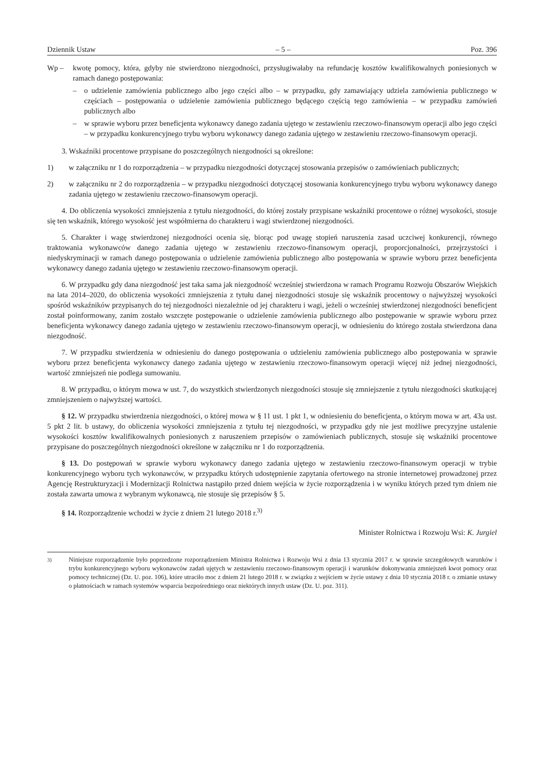Dziennik Ustaw – 5 – Poz. 396
Wp – kwotę pomocy, która, gdyby nie stwierdzono niezgodności, przysługiwałaby na refundację kosztów kwalifikowalnych poniesionych w ramach danego postępowania:
– o udzielenie zamówienia publicznego albo jego części albo – w przypadku, gdy zamawiający udziela zamówienia publicznego w częściach – postępowania o udzielenie zamówienia publicznego będącego częścią tego zamówienia – w przypadku zamówień publicznych albo
– w sprawie wyboru przez beneficjenta wykonawcy danego zadania ujętego w zestawieniu rzeczowo-finansowym operacji albo jego części – w przypadku konkurencyjnego trybu wyboru wykonawcy danego zadania ujętego w zestawieniu rzeczowo-finansowym operacji.
3. Wskaźniki procentowe przypisane do poszczególnych niezgodności są określone:
1) w załączniku nr 1 do rozporządzenia – w przypadku niezgodności dotyczącej stosowania przepisów o zamówieniach publicznych;
2) w załączniku nr 2 do rozporządzenia – w przypadku niezgodności dotyczącej stosowania konkurencyjnego trybu wyboru wykonawcy danego zadania ujętego w zestawieniu rzeczowo-finansowym operacji.
4. Do obliczenia wysokości zmniejszenia z tytułu niezgodności, do której zostały przypisane wskaźniki procentowe o różnej wysokości, stosuje się ten wskaźnik, którego wysokość jest współmierna do charakteru i wagi stwierdzonej niezgodności.
5. Charakter i wagę stwierdzonej niezgodności ocenia się, biorąc pod uwagę stopień naruszenia zasad uczciwej konkurencji, równego traktowania wykonawców danego zadania ujętego w zestawieniu rzeczowo-finansowym operacji, proporcjonalności, przejrzystości i niedyskryminacji w ramach danego postępowania o udzielenie zamówienia publicznego albo postępowania w sprawie wyboru przez beneficjenta wykonawcy danego zadania ujętego w zestawieniu rzeczowo-finansowym operacji.
6. W przypadku gdy dana niezgodność jest taka sama jak niezgodność wcześniej stwierdzona w ramach Programu Rozwoju Obszarów Wiejskich na lata 2014–2020, do obliczenia wysokości zmniejszenia z tytułu danej niezgodności stosuje się wskaźnik procentowy o najwyższej wysokości spośród wskaźników przypisanych do tej niezgodności niezależnie od jej charakteru i wagi, jeżeli o wcześniej stwierdzonej niezgodności beneficjent został poinformowany, zanim zostało wszczęte postępowanie o udzielenie zamówienia publicznego albo postępowanie w sprawie wyboru przez beneficjenta wykonawcy danego zadania ujętego w zestawieniu rzeczowo-finansowym operacji, w odniesieniu do którego została stwierdzona dana niezgodność.
7. W przypadku stwierdzenia w odniesieniu do danego postępowania o udzieleniu zamówienia publicznego albo postępowania w sprawie wyboru przez beneficjenta wykonawcy danego zadania ujętego w zestawieniu rzeczowo-finansowym operacji więcej niż jednej niezgodności, wartość zmniejszeń nie podlega sumowaniu.
8. W przypadku, o którym mowa w ust. 7, do wszystkich stwierdzonych niezgodności stosuje się zmniejszenie z tytułu niezgodności skutkującej zmniejszeniem o najwyższej wartości.
§ 12. W przypadku stwierdzenia niezgodności, o której mowa w § 11 ust. 1 pkt 1, w odniesieniu do beneficjenta, o którym mowa w art. 43a ust. 5 pkt 2 lit. b ustawy, do obliczenia wysokości zmniejszenia z tytułu tej niezgodności, w przypadku gdy nie jest możliwe precyzyjne ustalenie wysokości kosztów kwalifikowalnych poniesionych z naruszeniem przepisów o zamówieniach publicznych, stosuje się wskaźniki procentowe przypisane do poszczególnych niezgodności określone w załączniku nr 1 do rozporządzenia.
§ 13. Do postępowań w sprawie wyboru wykonawcy danego zadania ujętego w zestawieniu rzeczowo-finansowym operacji w trybie konkurencyjnego wyboru tych wykonawców, w przypadku których udostępnienie zapytania ofertowego na stronie internetowej prowadzonej przez Agencję Restrukturyzacji i Modernizacji Rolnictwa nastąpiło przed dniem wejścia w życie rozporządzenia i w wyniku których przed tym dniem nie została zawarta umowa z wybranym wykonawcą, nie stosuje się przepisów § 5.
§ 14. Rozporządzenie wchodzi w życie z dniem 21 lutego 2018 r.<sup>3)</sup>
Minister Rolnictwa i Rozwoju Wsi: K. Jurgiel
<sup>3)</sup> Niniejsze rozporządzenie było poprzedzone rozporządzeniem Ministra Rolnictwa i Rozwoju Wsi z dnia 13 stycznia 2017 r. w sprawie szczegółowych warunków i trybu konkurencyjnego wyboru wykonawców zadań ujętych w zestawieniu rzeczowo-finansowym operacji i warunków dokonywania zmniejszeń kwot pomocy oraz pomocy technicznej (Dz. U. poz. 106), które utraciło moc z dniem 21 lutego 2018 r. w związku z wejściem w życie ustawy z dnia 10 stycznia 2018 r. o zmianie ustawy o płatnościach w ramach systemów wsparcia bezpośredniego oraz niektórych innych ustaw (Dz. U. poz. 311).